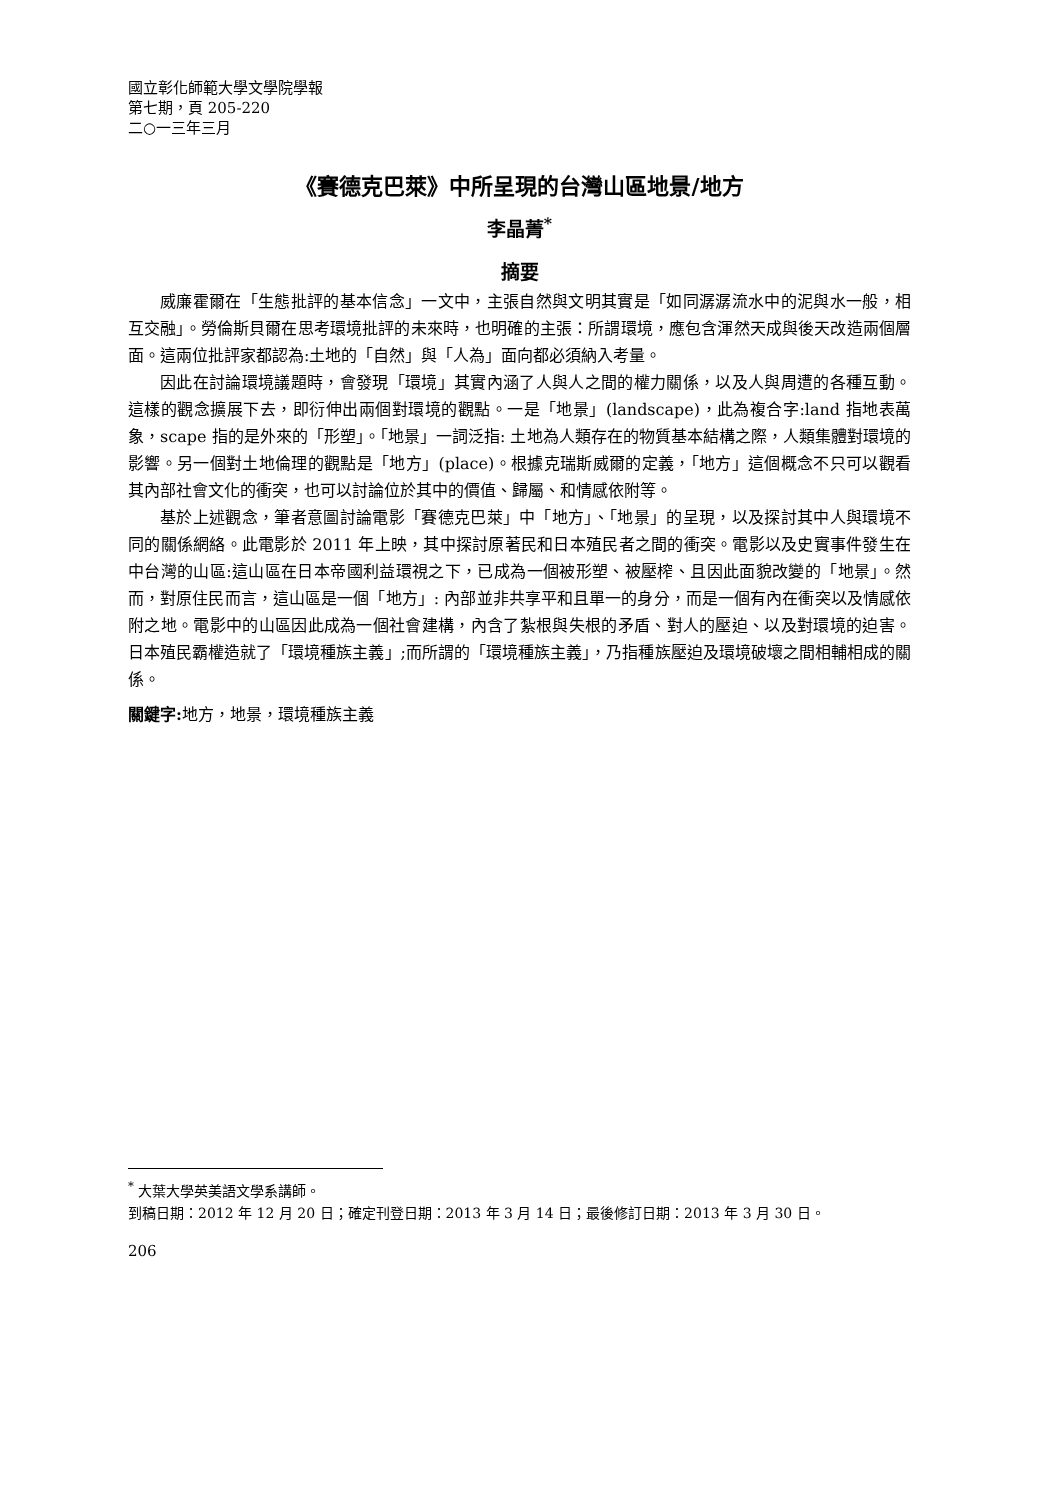國立彰化師範大學文學院學報
第七期，頁 205-220
二○一三年三月
《賽德克巴萊》中所呈現的台灣山區地景/地方
李晶菁<sup>*</sup>
摘要
威廉霍爾在「生態批評的基本信念」一文中，主張自然與文明其實是「如同潺潺流水中的泥與水一般，相互交融」。勞倫斯貝爾在思考環境批評的未來時，也明確的主張：所謂環境，應包含渾然天成與後天改造兩個層面。這兩位批評家都認為:土地的「自然」與「人為」面向都必須納入考量。
因此在討論環境議題時，會發現「環境」其實內涵了人與人之間的權力關係，以及人與周遭的各種互動。這樣的觀念擴展下去，即衍伸出兩個對環境的觀點。一是「地景」(landscape)，此為複合字:land 指地表萬象，scape 指的是外來的「形塑」。「地景」一詞泛指: 土地為人類存在的物質基本結構之際，人類集體對環境的影響。另一個對土地倫理的觀點是「地方」(place)。根據克瑞斯威爾的定義，「地方」這個概念不只可以觀看其內部社會文化的衝突，也可以討論位於其中的價值、歸屬、和情感依附等。
基於上述觀念，筆者意圖討論電影「賽德克巴萊」中「地方」、「地景」的呈現，以及探討其中人與環境不同的關係網絡。此電影於 2011 年上映，其中探討原著民和日本殖民者之間的衝突。電影以及史實事件發生在中台灣的山區:這山區在日本帝國利益環視之下，已成為一個被形塑、被壓榨、且因此面貌改變的「地景」。然而，對原住民而言，這山區是一個「地方」: 內部並非共享平和且單一的身分，而是一個有內在衝突以及情感依附之地。電影中的山區因此成為一個社會建構，內含了紮根與失根的矛盾、對人的壓迫、以及對環境的迫害。日本殖民霸權造就了「環境種族主義」;而所謂的「環境種族主義」，乃指種族壓迫及環境破壞之間相輔相成的關係。
關鍵字: 地方，地景，環境種族主義
<sup>*</sup> 大葉大學英美語文學系講師。
到稿日期：2012 年 12 月 20 日；確定刊登日期：2013 年 3 月 14 日；最後修訂日期：2013 年 3 月 30 日。
206